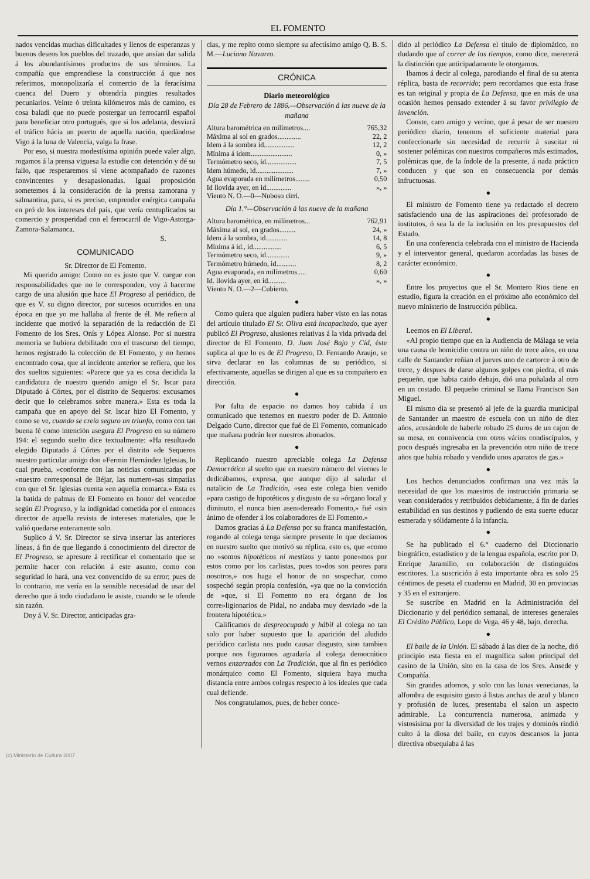EL FOMENTO
nados vencidas muchas dificultades y llenos de esperanzas y buenos deseos los pueblos del trazado, que ansían dar salida á los abundantísimos productos de sus términos. La compañía que emprendiese la construcción á que nos referimos, monopolizaría el comercio de la feracísima cuenca del Duero y obtendría pingües resultados pecuniarios. Veinte ó treinta kilómetros más de camino, es cosa baladí que no puede postergar un ferrocarril español para beneficiar otro portugués, que si los adelanta, desviará el tráfico hácia un puerto de aquella nación, quedándose Vigo á la luna de Valencia, valga la frase.
Por eso, si nuestra modestísima opinión puede valer algo, rogamos á la prensa viguesa la estudie con detención y dé su fallo, que respetaremos si viene acompañado de razones convincentes y desapasionadas. Igual proposición sometemos á la consideración de la prensa zamorana y salmantina, para, si es preciso, emprender enérgica campaña en pró de los intereses del pais, que vería centuplicados su comercio y prosperidad con el ferrocarril de Vigo-Astorga-Zamora-Salamanca.
S.
COMUNICADO
Sr. Director de El Fomento.
Mi querido amigo: Como no es justo que V. cargue con responsabilidades que no le corresponden, voy á hacerme cargo de una alusión que hace El Progreso al periódico, de que es V. su digno director, por sucesos ocurridos en una época en que yo me hallaba al frente de él. Me refiero al incidente que motivó la separación de la redacción de El Fomento de los Sres. Onís y López Alonso. Por si nuestra memoria se hubiera debilitado con el trascurso del tiempo, hemos registrado la colección de El Fomento, y no hemos encontrado cosa, que al incidente anterior se refiera, que los dos sueltos siguientes: «Parece que ya es cosa decidida la candidatura de nuestro querido amigo el Sr. Iscar para Diputado á Córtes, por el distrito de Sequeros: excusamos decir que lo celebramos sobre manera.» Esta es toda la campaña que en apoyo del Sr. Iscar hizo El Fomento, y como se ve, cuando se creía seguro un triunfo, como con tan buena fé como intención asegura El Progreso en su número 194: el segundo suelto dice textualmente: «Ha resulta»do elegido Diputado á Córtes por el distrito »de Sequeros nuestro particular amigo don »Fermin Hernández Iglesias, lo cual prueba, »conforme con las noticias comunicadas por »nuestro corresponsal de Béjar, las numero»sas simpatías con que el Sr. Iglesias cuenta »en aquella comarca.» Esta es la batida de palmas de El Fomento en honor del vencedor según El Progreso, y la indignidad cometida por el entonces director de aquella revista de intereses materiales, que le valió quedarse enteramente solo.
Suplico á V. Sr. Director se sirva insertar las anteriores líneas, á fin de que llegando á conocimiento del director de El Progreso, se apresure á rectificar el comentario que se permite hacer con relación á este asunto, como con seguridad lo hará, una vez convencido de su error; pues de lo contrario, me vería en la sensible necesidad de usar del derecho que á todo ciudadano le asiste, cuando se le ofende sin razón.
Doy á V. Sr. Director, anticipadas gra-
cias, y me repito como siempre su afectísimo amigo Q. B. S. M.—Luciano Navarro.
CRÓNICA
Diario meteorológico
Día 28 de Febrero de 1886.—Observación á las nueve de la mañana
| Altura barométrica en milímetros.... | 765,32 |
| Máxima al sol en grados............. | 22, 2 |
| Idem á la sombra id................. | 12, 2 |
| Mínima á idem....................... | 0, » |
| Termómetro seco, id................. | 7, 5 |
| Idem húmedo, id..................... | 7, » |
| Agua evaporada en milímetros........ | 0,50 |
| Id llovida ayer, en id.............. | », » |
| Viento N. O.—0—Nuboso cirri. | |
Día 1.°—Observación á las nueve de la mañana
| Altura barométrica, en milímetros... | 762,91 |
| Máxima al sol, en grados......... | 24, » |
| Idem á la sombra, id............ | 14, 8 |
| Mínima á id., id................ | 6, 5 |
| Termómetro seco, id............. | 9, » |
| Termómetro húmedo, id........... | 8, 2 |
| Agua evaporada, en milímetros..... | 0,60 |
| Id. llovida ayer, en id.......... | », » |
| Viento N. O.—2—Cubierto. | |
●
Como quiera que alguien pudiera haber visto en las notas del artículo titulado El Sr. Oliva está incapacitado, que ayer publicó El Progreso, alusiones relativas á la vida privada del director de El Fomento, D. Juan José Bajo y Cid, éste suplica al que lo es de El Progreso, D. Fernando Araujo, se sirva declarar en las columnas de su periódico, si efectivamente, aquellas se dirigen al que es su compañero en dirección.
●
Por falta de espacio no damos hoy cabida á un comunicado que tenemos en nuestro poder de D. Antonio Delgado Curto, director que fué de El Fomento, comunicado que mañana podrán leer nuestros abonados.
●
Replicando nuestro apreciable colega La Defensa Democrática al suelto que en nuestro número del viernes le dedicábamos, expresa, que aunque dijo al saludar el natalicio de La Tradición, «sea este colega bien venido »para castigo de hipotéticos y disgusto de su »órgano local y diminuto, el nunca bien asen»dereado Fomento,» fué «sin ánimo de ofender á los colaboradores de El Fomento.»
Damos gracias á La Defensa por su franca manifestación, rogando al colega tenga siempre presente lo que decíamos en nuestro suelto que motivó su réplica, esto es, que «como no »somos hipotéticos ni mestizos y tanto pone»mos por estos como por los carlistas, pues to»dos son peores para nosotros,» nos haga el honor de no sospechar, como sospechó según propia confesión, «ya que no la convicción de »que, si El Fomento no era órgano de los corre»ligionarios de Pidal, no andaba muy desviado »de la frontera hipotética.»
Calificamos de despreocupado y hábil al colega no tan solo por haber supuesto que la aparición del aludido periódico carlista nos pudo causar disgusto, sino tambien porque nos figuramos agradaría al colega democrático vernos enzarzados con La Tradición, que al fin es periódico monárquico como El Fomento, siquiera haya mucha distancia entre ambos colegas respecto á los ideales que cada cual defiende.
Nos congratulamos, pues, de heber conce-
dido al periódico La Defensa el título de diplomático, no dudando que al correr de los tiempos, como dice, merecerá la distinción que anticipadamente le otorgamos.
Ibamos á decir al colega, parodiando el final de su atenta réplica, basta de recorrido; pero recordamos que esta frase es tan original y propia de La Defensa, que en más de una ocasión hemos pensado extender á su favor privilegio de invención.
Conste, caro amigo y vecino, que á pesar de ser nuestro periódico diario, tenemos el suficiente material para confeccionarle sin necesidad de recurrir á suscitar ni sostener polémicas con nuestros compañeros más estimados, polémicas que, de la índole de la presente, á nada práctico conducen y que son en consecuencia por demás infructuosas.
●
El ministro de Fomento tiene ya redactado el decreto satisfaciendo una de las aspiraciones del profesorado de institutos, ó sea la de la inclusión en los presupuestos del Estado.
En una conferencia celebrada con el ministro de Hacienda y el interventor general, quedaron acordadas las bases de carácter económico.
●
Entre los proyectos que el Sr. Montero Rios tiene en estudio, figura la creación en el próximo año económico del nuevo ministerio de Instrucción pública.
●
Leemos en El Liberal.
«Al propio tiempo que en la Audiencia de Málaga se veia una causa de homicidio contra un niño de trece años, en una calle de Santander reñian el jueves uno de cartorce á otro de trece, y despues de darse algunos golpes con piedra, el más pequeño, que habia caido debajo, dió una puñalada al otro en un costado. El pequeño criminal se llama Francisco San Miguel.
El mismo dia se presentó al jefe de la guardia municipal de Santander un maestro de escuela con un niño de diez años, acusándole de haberle robado 25 duros de un cajon de su mesa, en connivencia con otros vários condiscípulos, y poco después ingresaba en la prevención otro niño de trece años que habia robado y vendido unos aparatos de gas.»
●
Los hechos denunciados confirman una vez más la necesidad de que los maestros de instrucción primaria se vean considerados y retribuidos debidamente, á fin de darles estabilidad en sus destinos y pudiendo de esta suerte educar esmerada y sólidamente á la infancia.
●
Se ha publicado el 6.° cuaderno del Diccionario biográfico, estadístico y de la lengua española, escrito por D. Enrique Jaramillo, en colaboración de distinguidos escritores. La suscrición á esta importante obra es solo 25 céntimos de peseta el cuaderno en Madrid, 30 en provincias y 35 en el extranjero.
Se suscribe en Madrid en la Administración del Diccionario y del periódico semanal, de intereses generales El Crédito Público, Lope de Vega, 46 y 48, bajo, derecha.
●
El baile de la Unión. El sábado á las diez de la noche, dió principio esta fiesta en el magnífica salon principal del casino de la Unión, sito en la casa de los Sres. Ansede y Compañía.
Sin grandes adornos, y solo con las lunas venecianas, la alfombra de esquisito gusto á listas anchas de azul y blanco y profusión de luces, presentaba el salon un aspecto admirable. La concurrencia numerosa, animada y vistosísima por la diversidad de los trajes y dominós rindió culto á la diosa del baile, en cuyos descansos la junta directiva obsequiaba á las
(c) Ministerio de Cultura 2007